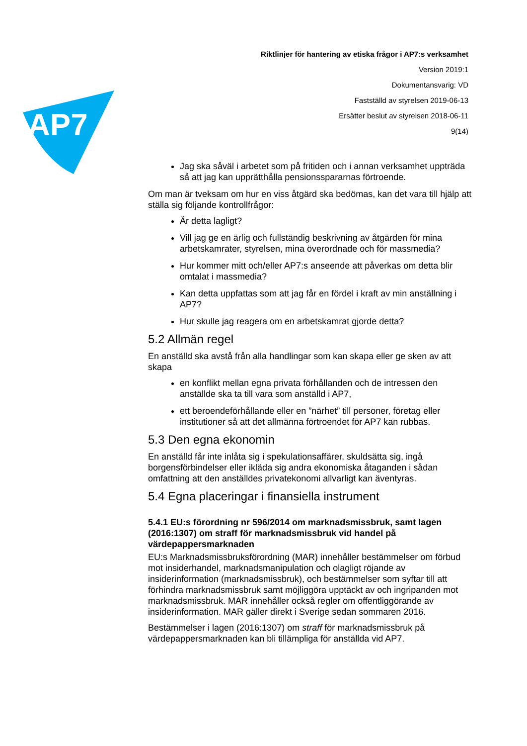AP7
Riktlinjer för hantering av etiska frågor i AP7:s verksamhet
Version 2019:1
Dokumentansvarig: VD
Fastställd av styrelsen 2019-06-13
Ersätter beslut av styrelsen 2018-06-11
9(14)
Jag ska såväl i arbetet som på fritiden och i annan verksamhet uppträda så att jag kan upprätthålla pensionsspararnas förtroende.
Om man är tveksam om hur en viss åtgärd ska bedömas, kan det vara till hjälp att ställa sig följande kontrollfrågor:
Är detta lagligt?
Vill jag ge en ärlig och fullständig beskrivning av åtgärden för mina arbetskamrater, styrelsen, mina överordnade och för massmedia?
Hur kommer mitt och/eller AP7:s anseende att påverkas om detta blir omtalat i massmedia?
Kan detta uppfattas som att jag får en fördel i kraft av min anställning i AP7?
Hur skulle jag reagera om en arbetskamrat gjorde detta?
5.2 Allmän regel
En anställd ska avstå från alla handlingar som kan skapa eller ge sken av att skapa
en konflikt mellan egna privata förhållanden och de intressen den anställde ska ta till vara som anställd i AP7,
ett beroendeförhållande eller en ”närhet” till personer, företag eller institutioner så att det allmänna förtroendet för AP7 kan rubbas.
5.3 Den egna ekonomin
En anställd får inte inlåta sig i spekulationsaffärer, skuldsätta sig, ingå borgensförbindelser eller ikläda sig andra ekonomiska åtaganden i sådan omfattning att den anställdes privatekonomi allvarligt kan äventyras.
5.4 Egna placeringar i finansiella instrument
5.4.1 EU:s förordning nr 596/2014 om marknadsmissbruk, samt lagen (2016:1307) om straff för marknadsmissbruk vid handel på värdepappersmarknaden
EU:s Marknadsmissbruksförordning (MAR) innehåller bestämmelser om förbud mot insiderhandel, marknadsmanipulation och olagligt röjande av insiderinformation (marknadsmissbruk), och bestämmelser som syftar till att förhindra marknadsmissbruk samt möjliggöra upptäckt av och ingripanden mot marknadsmissbruk. MAR innehåller också regler om offentliggörande av insiderinformation. MAR gäller direkt i Sverige sedan sommaren 2016.
Bestämmelser i lagen (2016:1307) om straff för marknadsmissbruk på värdepappersmarknaden kan bli tillämpliga för anställda vid AP7.